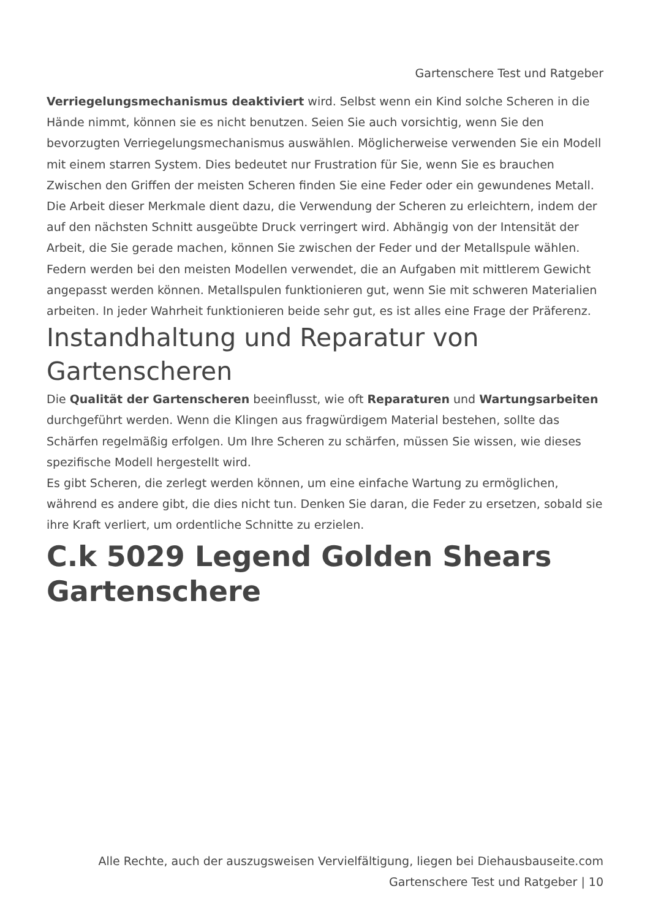Gartenschere Test und Ratgeber
Verriegelungsmechanismus deaktiviert wird. Selbst wenn ein Kind solche Scheren in die Hände nimmt, können sie es nicht benutzen. Seien Sie auch vorsichtig, wenn Sie den bevorzugten Verriegelungsmechanismus auswählen. Möglicherweise verwenden Sie ein Modell mit einem starren System. Dies bedeutet nur Frustration für Sie, wenn Sie es brauchen
Zwischen den Griffen der meisten Scheren finden Sie eine Feder oder ein gewundenes Metall. Die Arbeit dieser Merkmale dient dazu, die Verwendung der Scheren zu erleichtern, indem der auf den nächsten Schnitt ausgeübte Druck verringert wird. Abhängig von der Intensität der Arbeit, die Sie gerade machen, können Sie zwischen der Feder und der Metallspule wählen.
Federn werden bei den meisten Modellen verwendet, die an Aufgaben mit mittlerem Gewicht angepasst werden können. Metallspulen funktionieren gut, wenn Sie mit schweren Materialien arbeiten. In jeder Wahrheit funktionieren beide sehr gut, es ist alles eine Frage der Präferenz.
Instandhaltung und Reparatur von Gartenscheren
Die Qualität der Gartenscheren beeinflusst, wie oft Reparaturen und Wartungsarbeiten durchgeführt werden. Wenn die Klingen aus fragwürdigem Material bestehen, sollte das Schärfen regelmäßig erfolgen. Um Ihre Scheren zu schärfen, müssen Sie wissen, wie dieses spezifische Modell hergestellt wird.
Es gibt Scheren, die zerlegt werden können, um eine einfache Wartung zu ermöglichen, während es andere gibt, die dies nicht tun. Denken Sie daran, die Feder zu ersetzen, sobald sie ihre Kraft verliert, um ordentliche Schnitte zu erzielen.
C.k 5029 Legend Golden Shears Gartenschere
Alle Rechte, auch der auszugsweisen Vervielfältigung, liegen bei Diehausbauseite.com
Gartenschere Test und Ratgeber | 10